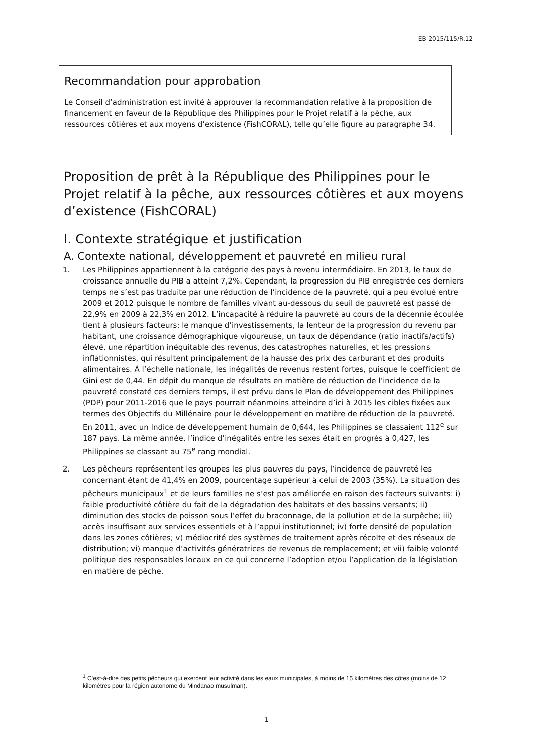EB 2015/115/R.12
Recommandation pour approbation
Le Conseil d’administration est invité à approuver la recommandation relative à la proposition de financement en faveur de la République des Philippines pour le Projet relatif à la pêche, aux ressources côtières et aux moyens d’existence (FishCORAL), telle qu’elle figure au paragraphe 34.
Proposition de prêt à la République des Philippines pour le Projet relatif à la pêche, aux ressources côtières et aux moyens d’existence (FishCORAL)
I. Contexte stratégique et justification
A. Contexte national, développement et pauvreté en milieu rural
1. Les Philippines appartiennent à la catégorie des pays à revenu intermédiaire. En 2013, le taux de croissance annuelle du PIB a atteint 7,2%. Cependant, la progression du PIB enregistrée ces derniers temps ne s’est pas traduite par une réduction de l’incidence de la pauvreté, qui a peu évolué entre 2009 et 2012 puisque le nombre de familles vivant au-dessous du seuil de pauvreté est passé de 22,9% en 2009 à 22,3% en 2012. L’incapacité à réduire la pauvreté au cours de la décennie écoulée tient à plusieurs facteurs: le manque d’investissements, la lenteur de la progression du revenu par habitant, une croissance démographique vigoureuse, un taux de dépendance (ratio inactifs/actifs) élevé, une répartition inéquitable des revenus, des catastrophes naturelles, et les pressions inflationnistes, qui résultent principalement de la hausse des prix des carburant et des produits alimentaires. À l’échelle nationale, les inégalités de revenus restent fortes, puisque le coefficient de Gini est de 0,44. En dépit du manque de résultats en matière de réduction de l’incidence de la pauvreté constaté ces derniers temps, il est prévu dans le Plan de développement des Philippines (PDP) pour 2011-2016 que le pays pourrait néanmoins atteindre d’ici à 2015 les cibles fixées aux termes des Objectifs du Millénaire pour le développement en matière de réduction de la pauvreté. En 2011, avec un Indice de développement humain de 0,644, les Philippines se classaient 112<sup>e</sup> sur 187 pays. La même année, l’indice d’inégalités entre les sexes était en progrès à 0,427, les Philippines se classant au 75<sup>e</sup> rang mondial.
2. Les pêcheurs représentent les groupes les plus pauvres du pays, l’incidence de pauvreté les concernant étant de 41,4% en 2009, pourcentage supérieur à celui de 2003 (35%). La situation des pêcheurs municipaux<sup>1</sup> et de leurs familles ne s’est pas améliorée en raison des facteurs suivants: i) faible productivité côtière du fait de la dégradation des habitats et des bassins versants; ii) diminution des stocks de poisson sous l’effet du braconnage, de la pollution et de la surpêche; iii) accès insuffisant aux services essentiels et à l’appui institutionnel; iv) forte densité de population dans les zones côtières; v) médiocrité des systèmes de traitement après récolte et des réseaux de distribution; vi) manque d’activités génératrices de revenus de remplacement; et vii) faible volonté politique des responsables locaux en ce qui concerne l’adoption et/ou l’application de la législation en matière de pêche.
<sup>1</sup> C’est-à-dire des petits pêcheurs qui exercent leur activité dans les eaux municipales, à moins de 15 kilomètres des côtes (moins de 12 kilomètres pour la région autonome du Mindanao musulman).
1